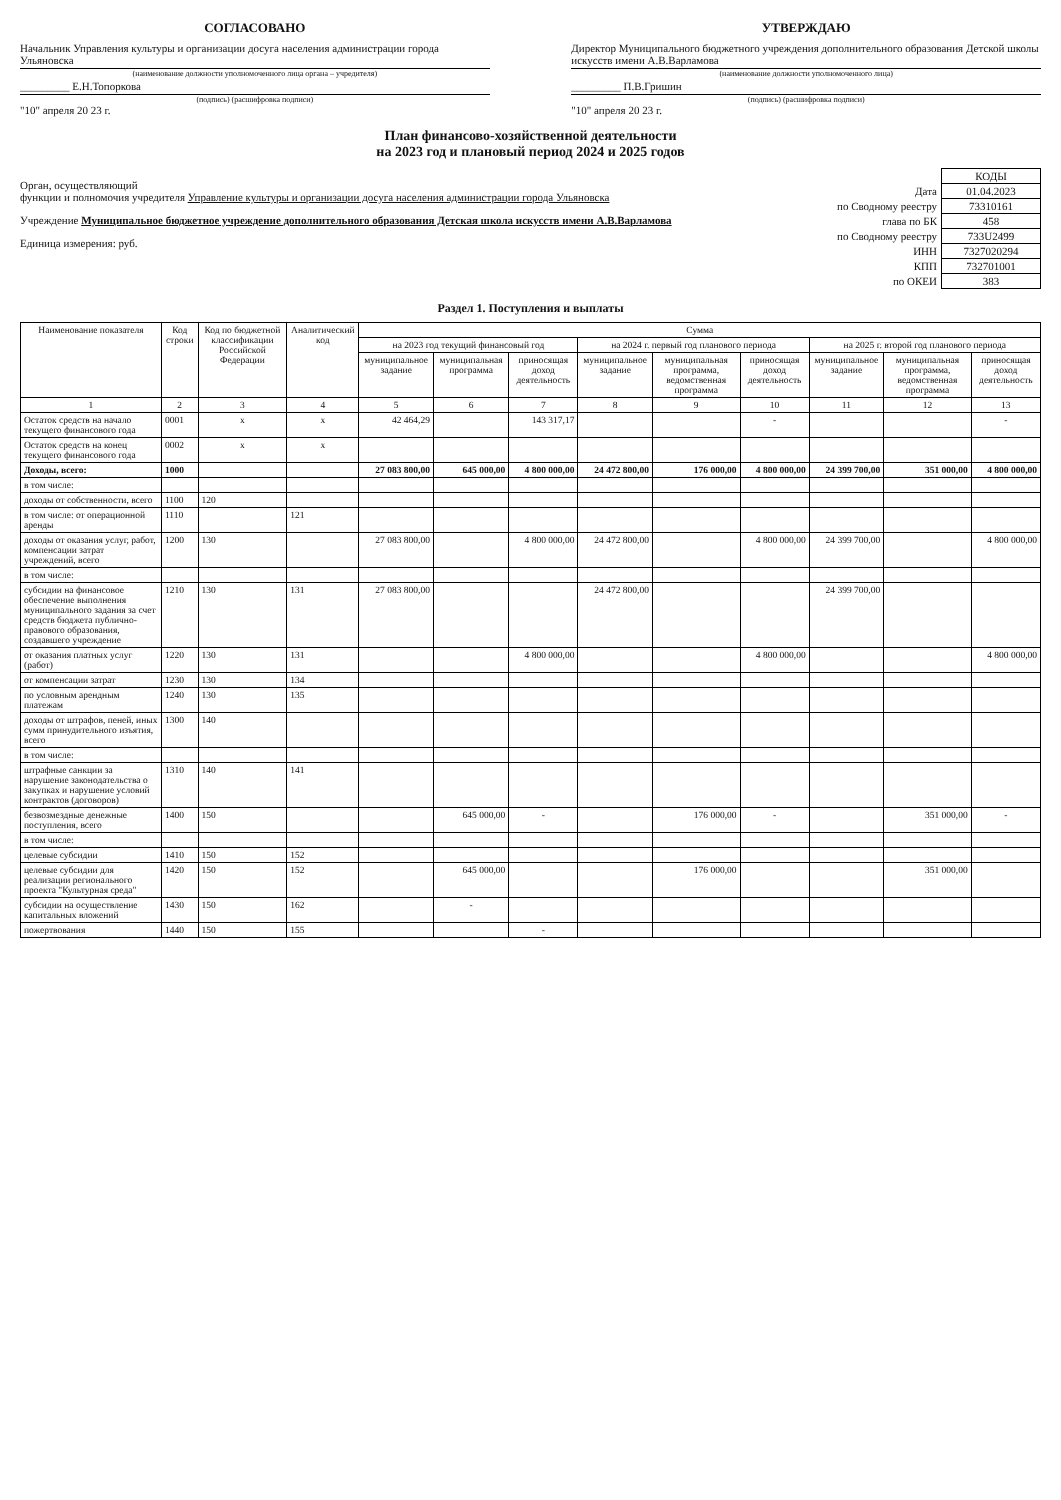СОГЛАСОВАНО
Начальник Управления культуры и организации досуга населения администрации города Ульяновска
(наименование должности уполномоченного лица органа – учредителя)
_________ Е.Н.Топоркова
(подпись) (расшифровка подписи)
"10" апреля 20 23 г.
УТВЕРЖДАЮ
Директор Муниципального бюджетного учреждения дополнительного образования Детской школы искусств имени А.В.Варламова
(наименование должности уполномоченного лица)
_________ П.В.Гришин
(подпись) (расшифровка подписи)
"10" апреля 20 23 г.
План финансово-хозяйственной деятельности
на 2023 год и плановый период 2024 и 2025 годов
Орган, осуществляющий
функции и полномочия учредителя Управление культуры и организации досуга населения администрации города Ульяновска
Учреждение Муниципальное бюджетное учреждение дополнительного образования Детская школа искусств имени А.В.Варламова
Единица измерения: руб.
| | КОДЫ |
| Дата | 01.04.2023 |
| по Сводному реестру | 73310161 |
| глава по БК | 458 |
| по Сводному реестру | 733U2499 |
| ИНН | 7327020294 |
| КПП | 732701001 |
| по ОКЕИ | 383 |
Раздел 1. Поступления и выплаты
| Наименование показателя | Код строки | Код по бюджетной классификации Российской Федерации | Аналитический код | Сумма | | | | | | | | |
| --- | --- | --- | --- | --- | --- | --- | --- | --- | --- | --- | --- | --- |
| | | | | на 2023 год текущий финансовый год | | | на 2024 г. первый год планового периода | | | на 2025 г. второй год планового периода | | |
| | | | | муниципальное задание | муниципальная программа | приносящая доход деятельность | муниципальное задание | муниципальная программа, ведомственная программа | приносящая доход деятельность | муниципальное задание | муниципальная программа, ведомственная программа | приносящая доход деятельность |
| 1 | 2 | 3 | 4 | 5 | 6 | 7 | 8 | 9 | 10 | 11 | 12 | 13 |
| Остаток средств на начало текущего финансового года | 0001 | х | х | 42 464,29 | | 143 317,17 | | | - | | | - |
| Остаток средств на конец текущего финансового года | 0002 | х | х | | | | | | | | | |
| Доходы, всего: | 1000 | | | 27 083 800,00 | 645 000,00 | 4 800 000,00 | 24 472 800,00 | 176 000,00 | 4 800 000,00 | 24 399 700,00 | 351 000,00 | 4 800 000,00 |
| в том числе: | | | | | | | | | | | | |
| доходы от собственности, всего | 1100 | 120 | | | | | | | | | | |
| в том числе: от операционной аренды | 1110 | | 121 | | | | | | | | | |
| доходы от оказания услуг, работ, компенсации затрат учреждений, всего | 1200 | 130 | | 27 083 800,00 | | 4 800 000,00 | 24 472 800,00 | | 4 800 000,00 | 24 399 700,00 | | 4 800 000,00 |
| в том числе: | | | | | | | | | | | | |
| субсидии на финансовое обеспечение выполнения муниципального задания за счет средств бюджета публично-правового образования, создавшего учреждение | 1210 | 130 | 131 | 27 083 800,00 | | | 24 472 800,00 | | | 24 399 700,00 | | |
| от оказания платных услуг (работ) | 1220 | 130 | 131 | | | 4 800 000,00 | | | 4 800 000,00 | | | 4 800 000,00 |
| от компенсации затрат | 1230 | 130 | 134 | | | | | | | | | |
| по условным арендным платежам | 1240 | 130 | 135 | | | | | | | | | |
| доходы от штрафов, пеней, иных сумм принудительного изъятия, всего | 1300 | 140 | | | | | | | | | | |
| в том числе: | | | | | | | | | | | | |
| штрафные санкции за нарушение законодательства о закупках и нарушение условий контрактов (договоров) | 1310 | 140 | 141 | | | | | | | | | |
| безвозмездные денежные поступления, всего | 1400 | 150 | | | 645 000,00 | - | | 176 000,00 | - | | 351 000,00 | - |
| в том числе: | | | | | | | | | | | | |
| целевые субсидии | 1410 | 150 | 152 | | | | | | | | | |
| целевые субсидии для реализации регионального проекта "Культурная среда" | 1420 | 150 | 152 | | 645 000,00 | | | 176 000,00 | | | 351 000,00 | |
| субсидии на осуществление капитальных вложений | 1430 | 150 | 162 | | - | | | | | | | |
| пожертвования | 1440 | 150 | 155 | | | - | | | | | | |